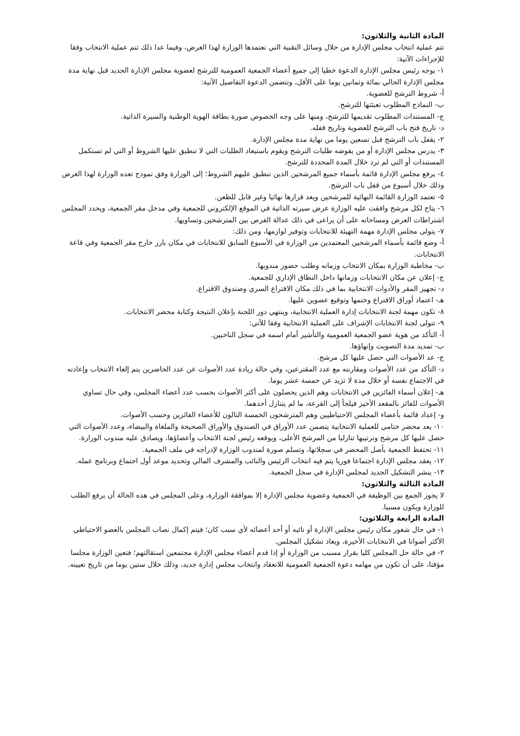المادة الثانية والثلاثون:
تتم عملية انتخاب مجلس الإدارة من خلال وسائل التقنية التي تعتمدها الوزارة لهذا الغرض، وفيما عدا ذلك تتم عملية الانتخاب وفقا للإجراءات الآتية:
١- يوجه رئيس مجلس الإدارة الدعوة خطيا إلى جميع أعضاء الجمعية العمومية للترشح لعضوية مجلس الإدارة الجديد قبل نهاية مدة مجلس الإدارة الحالي بمائة وثمانين يوما على الأقل، وتتضمن الدعوة التفاصيل الآتية:
أ- شروط الترشح للعضوية.
ب- النماذج المطلوب تعبئتها للترشح.
ج- المستندات المطلوب تقديمها للترشح، ومنها على وجه الخصوص صورة بطاقة الهوية الوطنية والسيرة الذاتية.
د- تاريخ فتح باب الترشح للعضوية وتاريخ قفله.
٢- يقفل باب الترشح قبل تسعين يوما من نهاية مدة مجلس الإدارة.
٣- يدرس مجلس الإدارة أو من يفوضه طلبات الترشح ويقوم باستبعاد الطلبات التي لا تنطبق عليها الشروط أو التي لم تستكمل المستندات أو التي لم ترد خلال المدة المحددة للترشح.
٤- يرفع مجلس الإدارة قائمة بأسماء جميع المرشحين الذين تنطبق عليهم الشروط؛ إلى الوزارة وفق نموذج تعده الوزارة لهذا الغرض وذلك خلال أسبوع من قفل باب الترشح.
٥- تعتمد الوزارة القائمة النهائية للمرشحين ويعد قرارها نهائيا وغير قابل للطعن.
٦- يتاح لكل مرشح وافقت عليه الوزارة عرض سيرته الذاتية في الموقع الإلكتروني للجمعية وفي مدخل مقر الجمعية، ويحدد المجلس اشتراطات العرض ومساحاته على أن يراعى في ذلك عدالة الفرص بين المترشحين وتساويها.
٧- يتولى مجلس الإدارة مهمة التهيئة للانتخابات وتوفير لوازمها، ومن ذلك:
أ- وضع قائمة بأسماء المرشحين المعتمدين من الوزارة في الأسبوع السابق للانتخابات في مكان بارز خارج مقر الجمعية وفي قاعة الانتخابات.
ب- مخاطبة الوزارة بمكان الانتخاب وزمانه وطلب حضور مندوبها.
ج- إعلان عن مكان الانتخابات وزمانها داخل النطاق الإداري للجمعية.
د- تجهيز المقر والأدوات الانتخابية بما في ذلك مكان الاقتراع السري وصندوق الاقتراع.
هـ- اعتماد أوراق الاقتراع وختمها وتوقيع عضوين عليها.
٨- تكون مهمة لجنة الانتخابات إدارة العملية الانتخابية، وينتهي دور اللجنة بإعلان النتيجة وكتابة محضر الانتخابات.
٩- تتولى لجنة الانتخابات الإشراف على العملية الانتخابية وفقا للآتي:
أ- التأكد من هوية عضو الجمعية العمومية والتأشير أمام اسمه في سجل الناخبين.
ب- تمديد مدة التصويت وإنهاؤها.
ج- عد الأصوات التي حصل عليها كل مرشح.
د- التأكد من عدد الأصوات ومقارنته مع عدد المقترعين، وفي حالة زيادة عدد الأصوات عن عدد الحاضرين يتم إلغاء الانتخاب وإعادته في الاجتماع نفسه أو خلال مدة لا تزيد عن خمسة عشر يوما.
هـ- إعلان أسماء الفائزين في الانتخابات وهم الذين يحصلون على أكثر الأصوات بحسب عدد أعضاء المجلس، وفي حال تساوي الأصوات للفائز بالمقعد الأخير فيلجأ إلى القرعة، ما لم يتنازل أحدهما.
و- إعداد قائمة بأعضاء المجلس الاحتياطيين وهم المترشحون الخمسة التالون للأعضاء الفائزين وحسب الأصوات.
١٠- يعد محضر ختامي للعملية الانتخابية يتضمن عدد الأوراق في الصندوق والأوراق الصحيحة والملغاة والبيضاء، وعدد الأصوات التي حصل عليها كل مرشح وترتيبها تنازليا من المرشح الأعلى، ويوقعه رئيس لجنة الانتخاب وأعضاؤها، ويصادق عليه مندوب الوزارة.
١١- تحتفظ الجمعية بأصل المحضر في سجلاتها، وتسلم صورة لمندوب الوزارة لإدراجه في ملف الجمعية.
١٢- يعقد مجلس الإدارة اجتماعا فوريا يتم فيه انتخاب الرئيس والنائب والمشرف المالي وتحديد موعد أول اجتماع وبرنامج عمله.
١٣- ينشر التشكيل الجديد لمجلس الإدارة في سجل الجمعية.
المادة الثالثة والثلاثون:
لا يجوز الجمع بين الوظيفة في الجمعية وعضوية مجلس الإدارة إلا بموافقة الوزارة، وعلى المجلس في هذه الحالة أن يرفع الطلب للوزارة ويكون مسببا.
المادة الرابعة والثلاثون:
١- في حال شغور مكان رئيس مجلس الإدارة أو نائبه أو أحد أعضائه لأي سبب كان؛ فيتم إكمال نصاب المجلس بالعضو الاحتياطي الأكثر أصواتا في الانتخابات الأخيرة، ويعاد تشكيل المجلس.
٢- في حالة حل المجلس كليا بقرار مسبب من الوزارة أو إذا قدم أعضاء مجلس الإدارة مجتمعين استقالتهم؛ فتعين الوزارة مجلسا مؤقتا، على أن تكون من مهامه دعوة الجمعية العمومية للانعقاد وانتخاب مجلس إدارة جديد، وذلك خلال ستين يوما من تاريخ تعيينه.